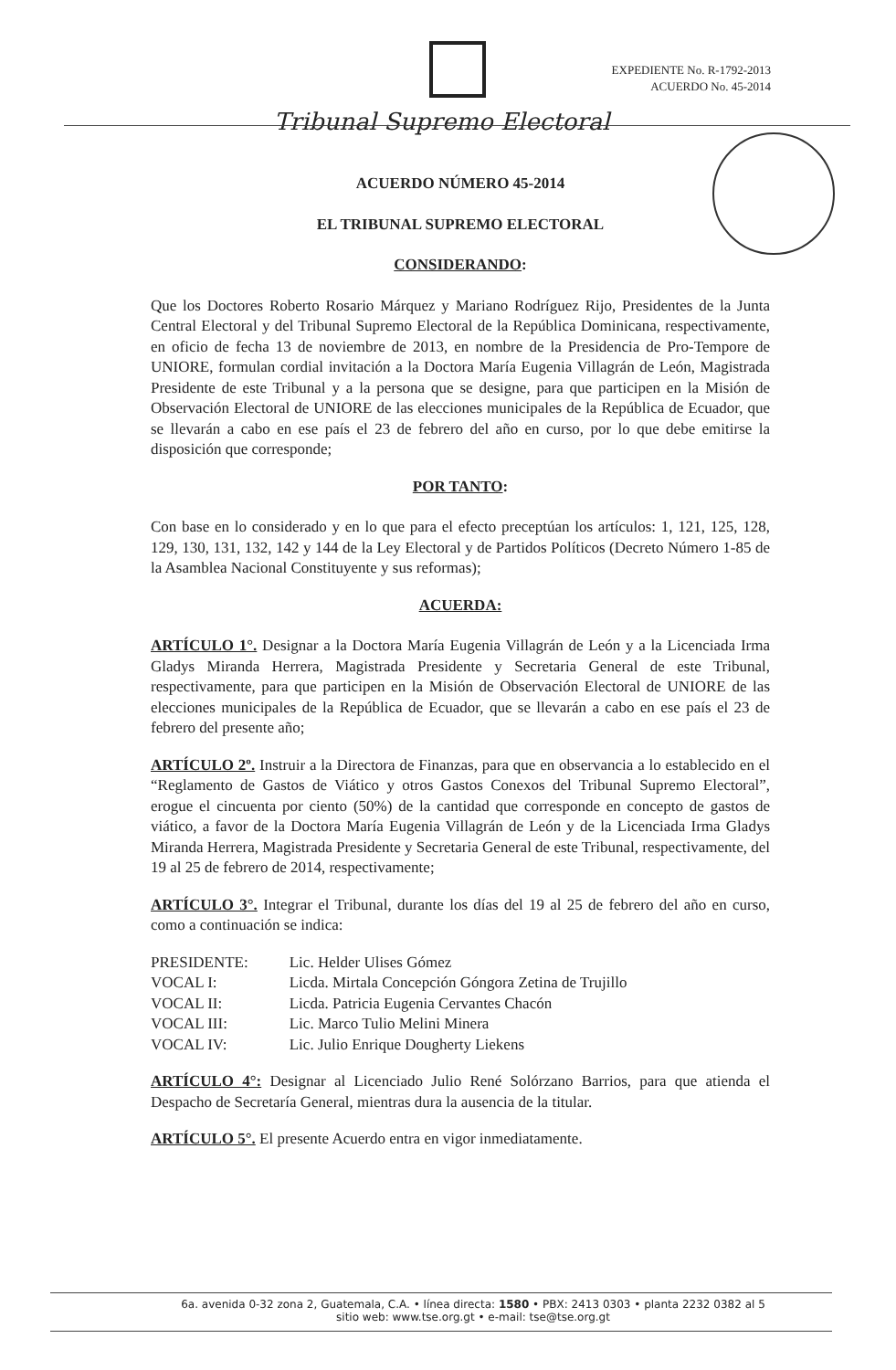EXPEDIENTE No. R-1792-2013
ACUERDO No. 45-2014
Tribunal Supremo Electoral
ACUERDO NÚMERO 45-2014
EL TRIBUNAL SUPREMO ELECTORAL
CONSIDERANDO:
Que los Doctores Roberto Rosario Márquez y Mariano Rodríguez Rijo, Presidentes de la Junta Central Electoral y del Tribunal Supremo Electoral de la República Dominicana, respectivamente, en oficio de fecha 13 de noviembre de 2013, en nombre de la Presidencia de Pro-Tempore de UNIORE, formulan cordial invitación a la Doctora María Eugenia Villagrán de León, Magistrada Presidente de este Tribunal y a la persona que se designe, para que participen en la Misión de Observación Electoral de UNIORE de las elecciones municipales de la República de Ecuador, que se llevarán a cabo en ese país el 23 de febrero del año en curso, por lo que debe emitirse la disposición que corresponde;
POR TANTO:
Con base en lo considerado y en lo que para el efecto preceptúan los artículos: 1, 121, 125, 128, 129, 130, 131, 132, 142 y 144 de la Ley Electoral y de Partidos Políticos (Decreto Número 1-85 de la Asamblea Nacional Constituyente y sus reformas);
ACUERDA:
ARTÍCULO 1°. Designar a la Doctora María Eugenia Villagrán de León y a la Licenciada Irma Gladys Miranda Herrera, Magistrada Presidente y Secretaria General de este Tribunal, respectivamente, para que participen en la Misión de Observación Electoral de UNIORE de las elecciones municipales de la República de Ecuador, que se llevarán a cabo en ese país el 23 de febrero del presente año;
ARTÍCULO 2º. Instruir a la Directora de Finanzas, para que en observancia a lo establecido en el “Reglamento de Gastos de Viático y otros Gastos Conexos del Tribunal Supremo Electoral”, erogue el cincuenta por ciento (50%) de la cantidad que corresponde en concepto de gastos de viático, a favor de la Doctora María Eugenia Villagrán de León y de la Licenciada Irma Gladys Miranda Herrera, Magistrada Presidente y Secretaria General de este Tribunal, respectivamente, del 19 al 25 de febrero de 2014, respectivamente;
ARTÍCULO 3°. Integrar el Tribunal, durante los días del 19 al 25 de febrero del año en curso, como a continuación se indica:
| PRESIDENTE: | Lic. Helder Ulises Gómez |
| VOCAL I: | Licda. Mirtala Concepción Góngora Zetina de Trujillo |
| VOCAL II: | Licda. Patricia Eugenia Cervantes Chacón |
| VOCAL III: | Lic. Marco Tulio Melini Minera |
| VOCAL IV: | Lic. Julio Enrique Dougherty Liekens |
ARTÍCULO 4°: Designar al Licenciado Julio René Solórzano Barrios, para que atienda el Despacho de Secretaría General, mientras dura la ausencia de la titular.
ARTÍCULO 5°. El presente Acuerdo entra en vigor inmediatamente.
6a. avenida 0-32 zona 2, Guatemala, C.A. • línea directa: 1580 • PBX: 2413 0303 • planta 2232 0382 al 5
sitio web: www.tse.org.gt • e-mail: tse@tse.org.gt